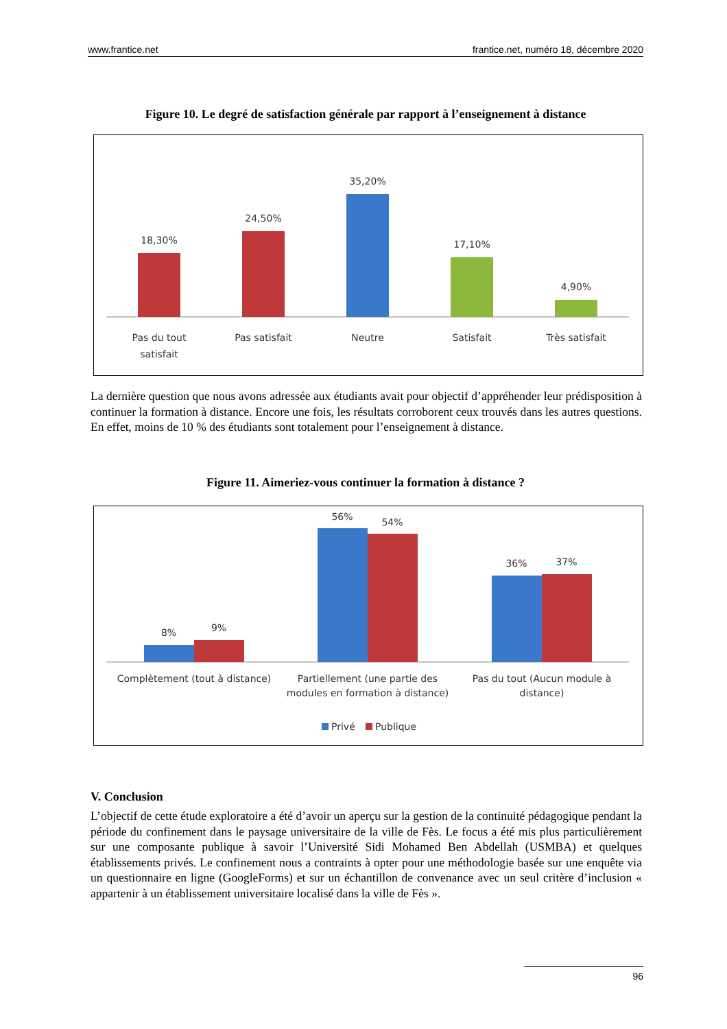www.frantice.net frantice.net, numéro 18, décembre 2020
Figure 10. Le degré de satisfaction générale par rapport à l’enseignement à distance
18,30%
24,50%
35,20%
17,10%
4,90%
Pas du tout
satisfait
Pas satisfait
Neutre
Satisfait
Très satisfait
La dernière question que nous avons adressée aux étudiants avait pour objectif d’appréhender leur prédisposition à continuer la formation à distance. Encore une fois, les résultats corroborent ceux trouvés dans les autres questions. En effet, moins de 10 % des étudiants sont totalement pour l’enseignement à distance.
Figure 11. Aimeriez-vous continuer la formation à distance ?
8%
9%
56%
54%
36%
37%
Complètement (tout à distance)
Partiellement (une partie des
modules en formation à distance)
Pas du tout (Aucun module à
distance)
Privé
Publique
V. Conclusion
L’objectif de cette étude exploratoire a été d’avoir un aperçu sur la gestion de la continuité pédagogique pendant la période du confinement dans le paysage universitaire de la ville de Fès. Le focus a été mis plus particulièrement sur une composante publique à savoir l’Université Sidi Mohamed Ben Abdellah (USMBA) et quelques établissements privés. Le confinement nous a contraints à opter pour une méthodologie basée sur une enquête via un questionnaire en ligne (GoogleForms) et sur un échantillon de convenance avec un seul critère d’inclusion « appartenir à un établissement universitaire localisé dans la ville de Fès ».
96